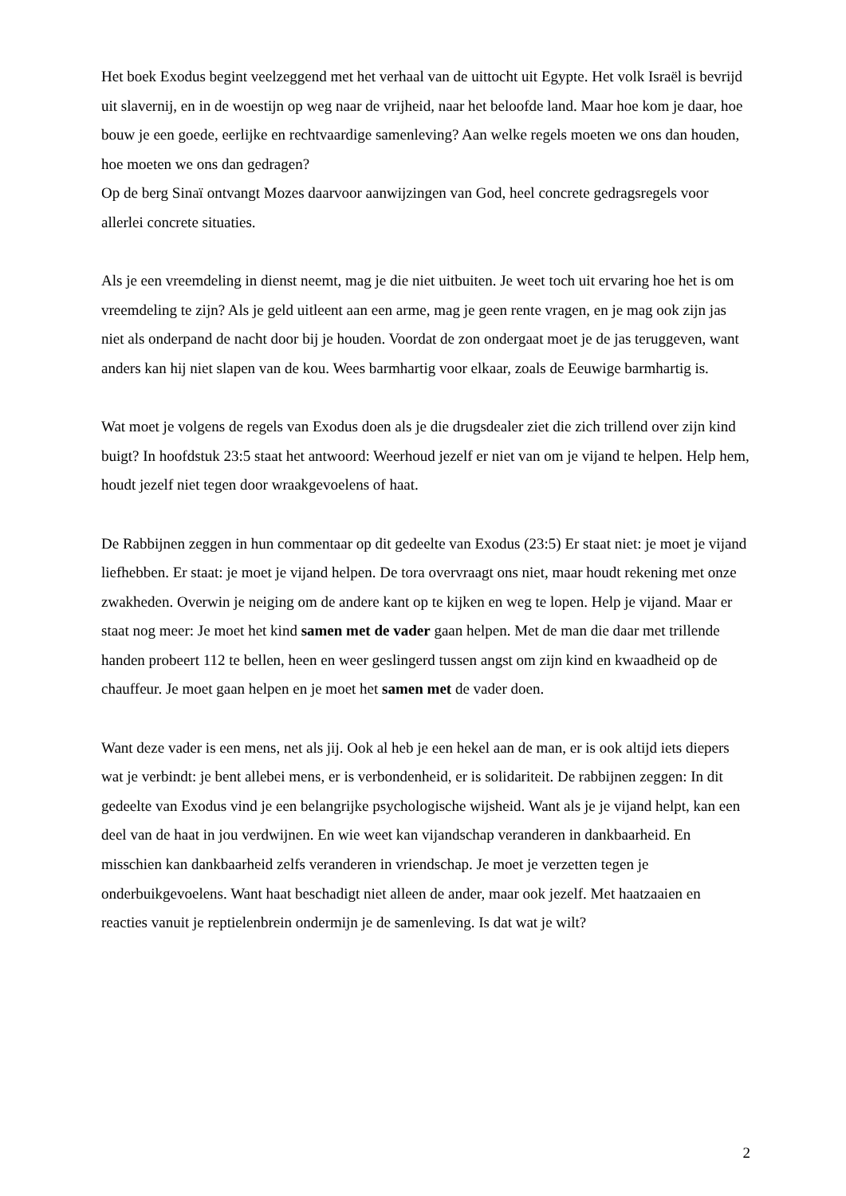Het boek Exodus begint veelzeggend met het verhaal van de uittocht uit Egypte. Het volk Israël is bevrijd uit slavernij, en in de woestijn op weg naar de vrijheid, naar het beloofde land. Maar hoe kom je daar, hoe bouw je een goede, eerlijke en rechtvaardige samenleving? Aan welke regels moeten we ons dan houden, hoe moeten we ons dan gedragen?
Op de berg Sinaï ontvangt Mozes daarvoor aanwijzingen van God, heel concrete gedragsregels voor allerlei concrete situaties.
Als je een vreemdeling in dienst neemt, mag je die niet uitbuiten. Je weet toch uit ervaring hoe het is om vreemdeling te zijn? Als je geld uitleent aan een arme, mag je geen rente vragen, en je mag ook zijn jas niet als onderpand de nacht door bij je houden. Voordat de zon ondergaat moet je de jas teruggeven, want anders kan hij niet slapen van de kou. Wees barmhartig voor elkaar, zoals de Eeuwige barmhartig is.
Wat moet je volgens de regels van Exodus doen als je die drugsdealer ziet die zich trillend over zijn kind buigt? In hoofdstuk 23:5 staat het antwoord: Weerhoud jezelf er niet van om je vijand te helpen. Help hem, houdt jezelf niet tegen door wraakgevoelens of haat.
De Rabbijnen zeggen in hun commentaar op dit gedeelte van Exodus (23:5) Er staat niet: je moet je vijand liefhebben. Er staat: je moet je vijand helpen. De tora overvraagt ons niet, maar houdt rekening met onze zwakheden. Overwin je neiging om de andere kant op te kijken en weg te lopen. Help je vijand. Maar er staat nog meer: Je moet het kind samen met de vader gaan helpen. Met de man die daar met trillende handen probeert 112 te bellen, heen en weer geslingerd tussen angst om zijn kind en kwaadheid op de chauffeur. Je moet gaan helpen en je moet het samen met de vader doen.
Want deze vader is een mens, net als jij. Ook al heb je een hekel aan de man, er is ook altijd iets diepers wat je verbindt: je bent allebei mens, er is verbondenheid, er is solidariteit. De rabbijnen zeggen: In dit gedeelte van Exodus vind je een belangrijke psychologische wijsheid. Want als je je vijand helpt, kan een deel van de haat in jou verdwijnen. En wie weet kan vijandschap veranderen in dankbaarheid. En misschien kan dankbaarheid zelfs veranderen in vriendschap. Je moet je verzetten tegen je onderbuikgevoelens. Want haat beschadigt niet alleen de ander, maar ook jezelf. Met haatzaaien en reacties vanuit je reptielenbrein ondermijn je de samenleving. Is dat wat je wilt?
2